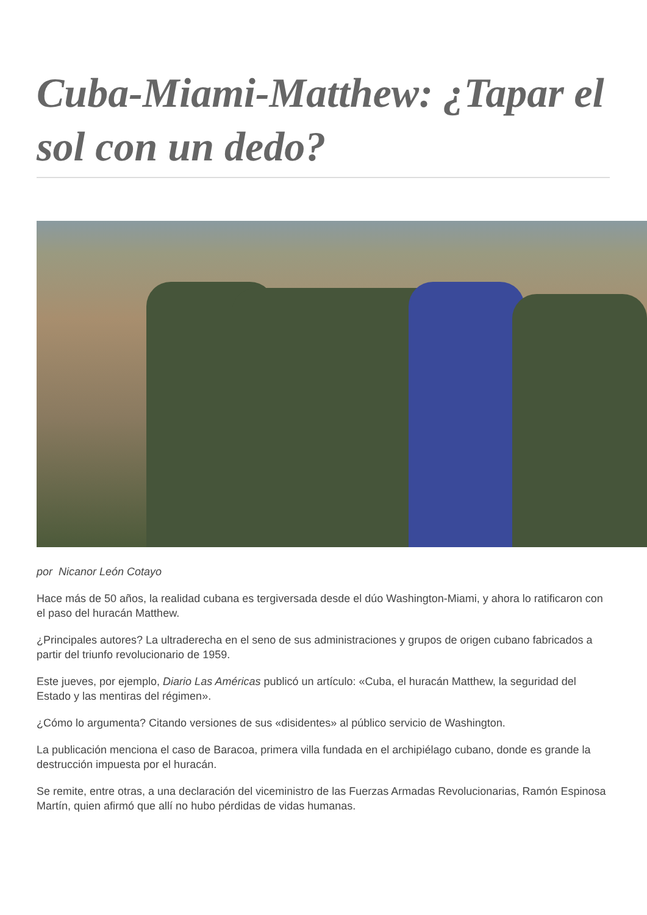Cuba-Miami-Matthew: ¿Tapar el sol con un dedo?
por Nicanor León Cotayo
Hace más de 50 años, la realidad cubana es tergiversada desde el dúo Washington-Miami, y ahora lo ratificaron con el paso del huracán Matthew.
¿Principales autores? La ultraderecha en el seno de sus administraciones y grupos de origen cubano fabricados a partir del triunfo revolucionario de 1959.
Este jueves, por ejemplo, Diario Las Américas publicó un artículo: «Cuba, el huracán Matthew, la seguridad del Estado y las mentiras del régimen».
¿Cómo lo argumenta? Citando versiones de sus «disidentes» al público servicio de Washington.
La publicación menciona el caso de Baracoa, primera villa fundada en el archipiélago cubano, donde es grande la destrucción impuesta por el huracán.
Se remite, entre otras, a una declaración del viceministro de las Fuerzas Armadas Revolucionarias, Ramón Espinosa Martín, quien afirmó que allí no hubo pérdidas de vidas humanas.